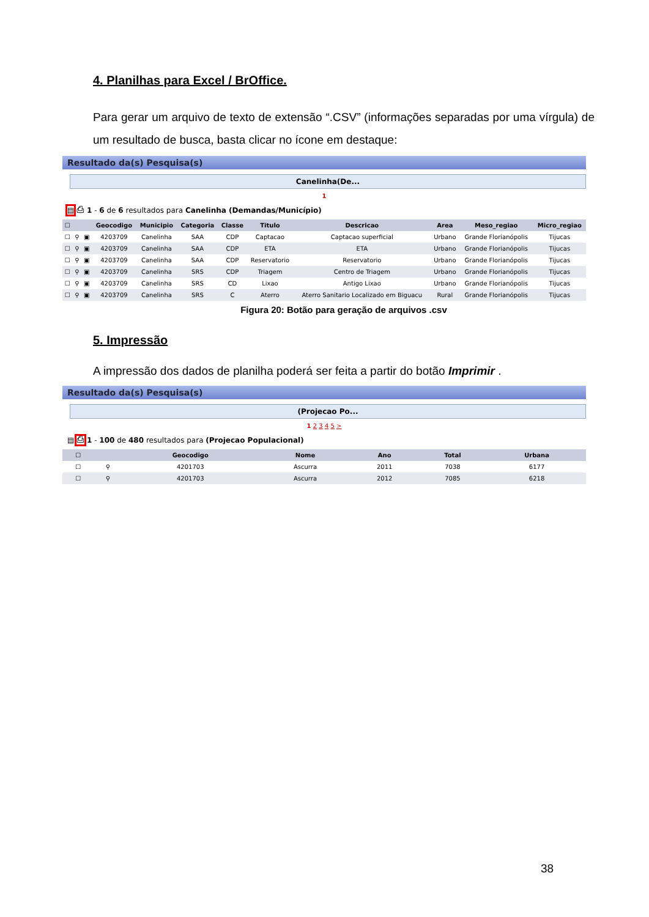4. Planilhas para Excel / BrOffice.
Para gerar um arquivo de texto de extensão “.CSV” (informações separadas por uma vírgula) de um resultado de busca, basta clicar no ícone em destaque:
Resultado da(s) Pesquisa(s)
Canelinha(De...
1
▤ ⎙ 1 - 6 de 6 resultados para Canelinha (Demandas/Município)
| ☐ | | | Geocodigo | Municipio | Categoria | Classe | Titulo | Descricao | Area | Meso_regiao | Micro_regiao |
| --- | --- | --- | --- | --- | --- | --- | --- | --- | --- | --- | --- |
| ☐ | ⚲ | ▣ | 4203709 | Canelinha | SAA | CDP | Captacao | Captacao superficial | Urbano | Grande Florianópolis | Tijucas |
| ☐ | ⚲ | ▣ | 4203709 | Canelinha | SAA | CDP | ETA | ETA | Urbano | Grande Florianópolis | Tijucas |
| ☐ | ⚲ | ▣ | 4203709 | Canelinha | SAA | CDP | Reservatorio | Reservatorio | Urbano | Grande Florianópolis | Tijucas |
| ☐ | ⚲ | ▣ | 4203709 | Canelinha | SRS | CDP | Triagem | Centro de Triagem | Urbano | Grande Florianópolis | Tijucas |
| ☐ | ⚲ | ▣ | 4203709 | Canelinha | SRS | CD | Lixao | Antigo Lixao | Urbano | Grande Florianópolis | Tijucas |
| ☐ | ⚲ | ▣ | 4203709 | Canelinha | SRS | C | Aterro | Aterro Sanitario Localizado em Biguacu | Rural | Grande Florianópolis | Tijucas |
Figura 20: Botão para geração de arquivos .csv
5. Impressão
A impressão dos dados de planilha poderá ser feita a partir do botão Imprimir .
Resultado da(s) Pesquisa(s)
(Projecao Po...
1 2 3 4 5 >
▤ ⎙ 1 - 100 de 480 resultados para (Projecao Populacional)
| ☐ | | Geocodigo | Nome | Ano | Total | Urbana |
| --- | --- | --- | --- | --- | --- | --- |
| ☐ | ⚲ | 4201703 | Ascurra | 2011 | 7038 | 6177 |
| ☐ | ⚲ | 4201703 | Ascurra | 2012 | 7085 | 6218 |
38